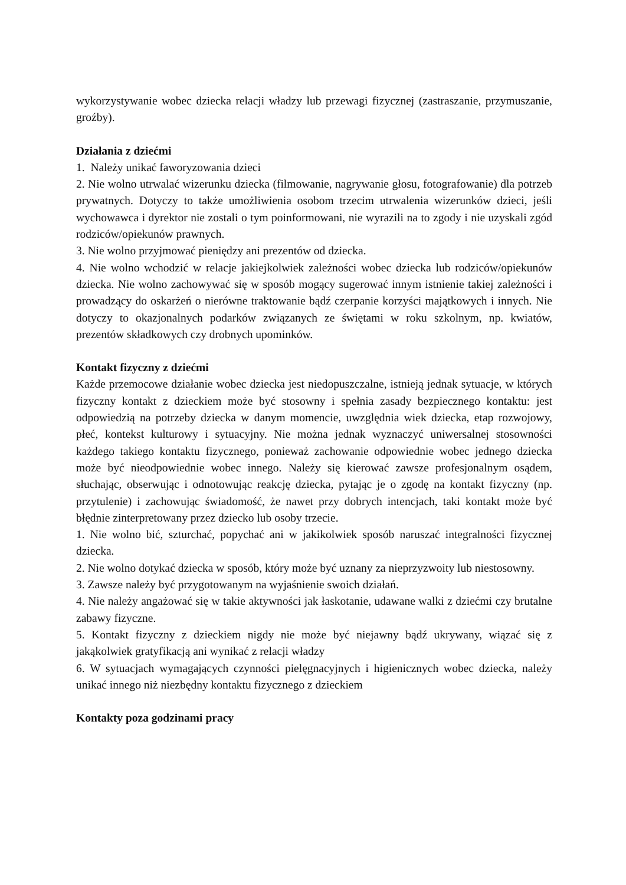wykorzystywanie wobec dziecka relacji władzy lub przewagi fizycznej (zastraszanie, przymuszanie, groźby).
Działania z dziećmi
1. Należy unikać faworyzowania dzieci
2. Nie wolno utrwalać wizerunku dziecka (filmowanie, nagrywanie głosu, fotografowanie) dla potrzeb prywatnych. Dotyczy to także umożliwienia osobom trzecim utrwalenia wizerunków dzieci, jeśli wychowawca i dyrektor nie zostali o tym poinformowani, nie wyrazili na to zgody i nie uzyskali zgód rodziców/opiekunów prawnych.
3. Nie wolno przyjmować pieniędzy ani prezentów od dziecka.
4. Nie wolno wchodzić w relacje jakiejkolwiek zależności wobec dziecka lub rodziców/opiekunów dziecka. Nie wolno zachowywać się w sposób mogący sugerować innym istnienie takiej zależności i prowadzący do oskarżeń o nierówne traktowanie bądź czerpanie korzyści majątkowych i innych. Nie dotyczy to okazjonalnych podarków związanych ze świętami w roku szkolnym, np. kwiatów, prezentów składkowych czy drobnych upominków.
Kontakt fizyczny z dziećmi
Każde przemocowe działanie wobec dziecka jest niedopuszczalne, istnieją jednak sytuacje, w których fizyczny kontakt z dzieckiem może być stosowny i spełnia zasady bezpiecznego kontaktu: jest odpowiedzią na potrzeby dziecka w danym momencie, uwzględnia wiek dziecka, etap rozwojowy, płeć, kontekst kulturowy i sytuacyjny. Nie można jednak wyznaczyć uniwersalnej stosowności każdego takiego kontaktu fizycznego, ponieważ zachowanie odpowiednie wobec jednego dziecka może być nieodpowiednie wobec innego. Należy się kierować zawsze profesjonalnym osądem, słuchając, obserwując i odnotowując reakcję dziecka, pytając je o zgodę na kontakt fizyczny (np. przytulenie) i zachowując świadomość, że nawet przy dobrych intencjach, taki kontakt może być błędnie zinterpretowany przez dziecko lub osoby trzecie.
1. Nie wolno bić, szturchać, popychać ani w jakikolwiek sposób naruszać integralności fizycznej dziecka.
2. Nie wolno dotykać dziecka w sposób, który może być uznany za nieprzyzwoity lub niestosowny.
3. Zawsze należy być przygotowanym na wyjaśnienie swoich działań.
4. Nie należy angażować się w takie aktywności jak łaskotanie, udawane walki z dziećmi czy brutalne zabawy fizyczne.
5. Kontakt fizyczny z dzieckiem nigdy nie może być niejawny bądź ukrywany, wiązać się z jakąkolwiek gratyfikacją ani wynikać z relacji władzy
6. W sytuacjach wymagających czynności pielęgnacyjnych i higienicznych wobec dziecka, należy unikać innego niż niezbędny kontaktu fizycznego z dzieckiem
Kontakty poza godzinami pracy